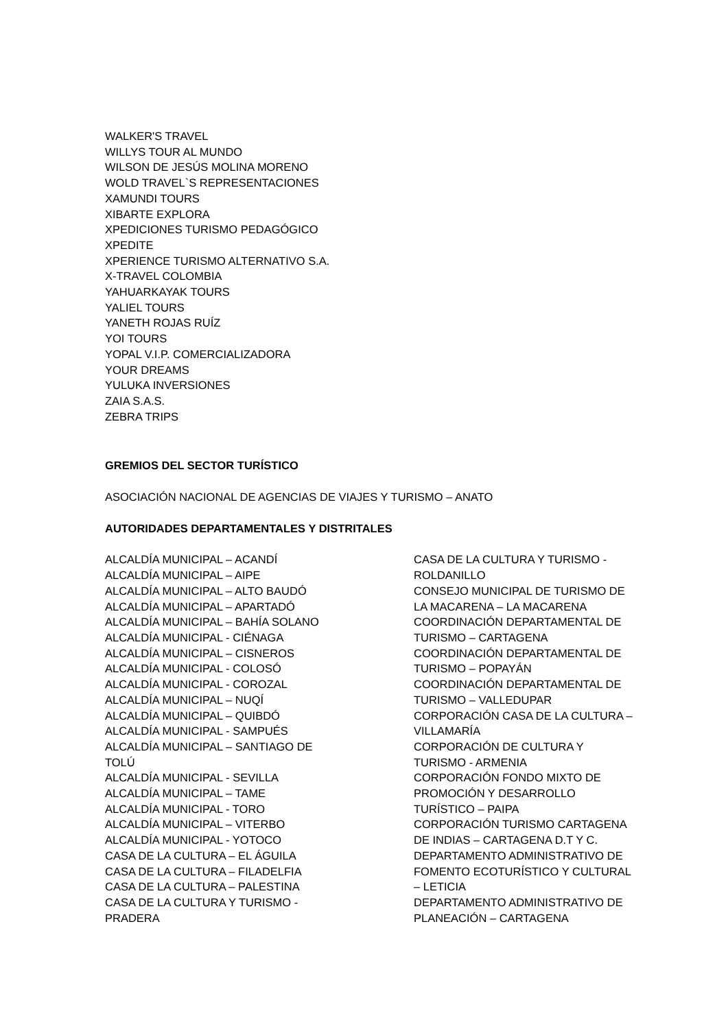WALKER'S TRAVEL
WILLYS TOUR AL MUNDO
WILSON DE JESÚS MOLINA MORENO
WOLD TRAVEL`S REPRESENTACIONES
XAMUNDI TOURS
XIBARTE EXPLORA
XPEDICIONES TURISMO PEDAGÓGICO
XPEDITE
XPERIENCE TURISMO ALTERNATIVO S.A.
X-TRAVEL COLOMBIA
YAHUARKAYAK TOURS
YALIEL TOURS
YANETH ROJAS RUÍZ
YOI TOURS
YOPAL V.I.P. COMERCIALIZADORA
YOUR DREAMS
YULUKA INVERSIONES
ZAIA S.A.S.
ZEBRA TRIPS
GREMIOS DEL SECTOR TURÍSTICO
ASOCIACIÓN NACIONAL DE AGENCIAS DE VIAJES Y TURISMO – ANATO
AUTORIDADES DEPARTAMENTALES Y DISTRITALES
ALCALDÍA MUNICIPAL – ACANDÍ
ALCALDÍA MUNICIPAL – AIPE
ALCALDÍA MUNICIPAL – ALTO BAUDÓ
ALCALDÍA MUNICIPAL – APARTADÓ
ALCALDÍA MUNICIPAL – BAHÍA SOLANO
ALCALDÍA MUNICIPAL - CIÉNAGA
ALCALDÍA MUNICIPAL – CISNEROS
ALCALDÍA MUNICIPAL - COLOSÓ
ALCALDÍA MUNICIPAL - COROZAL
ALCALDÍA MUNICIPAL – NUQÍ
ALCALDÍA MUNICIPAL – QUIBDÓ
ALCALDÍA MUNICIPAL - SAMPUÉS
ALCALDÍA MUNICIPAL – SANTIAGO DE
TOLÚ
ALCALDÍA MUNICIPAL - SEVILLA
ALCALDÍA MUNICIPAL – TAME
ALCALDÍA MUNICIPAL - TORO
ALCALDÍA MUNICIPAL – VITERBO
ALCALDÍA MUNICIPAL - YOTOCO
CASA DE LA CULTURA – EL ÁGUILA
CASA DE LA CULTURA – FILADELFIA
CASA DE LA CULTURA – PALESTINA
CASA DE LA CULTURA Y TURISMO -
PRADERA
CASA DE LA CULTURA Y TURISMO -
ROLDANILLO
CONSEJO MUNICIPAL DE TURISMO DE
LA MACARENA – LA MACARENA
COORDINACIÓN DEPARTAMENTAL DE
TURISMO – CARTAGENA
COORDINACIÓN DEPARTAMENTAL DE
TURISMO – POPAYÁN
COORDINACIÓN DEPARTAMENTAL DE
TURISMO – VALLEDUPAR
CORPORACIÓN CASA DE LA CULTURA –
VILLAMARÍA
CORPORACIÓN DE CULTURA Y
TURISMO - ARMENIA
CORPORACIÓN FONDO MIXTO DE
PROMOCIÓN Y DESARROLLO
TURÍSTICO – PAIPA
CORPORACIÓN TURISMO CARTAGENA
DE INDIAS – CARTAGENA D.T Y C.
DEPARTAMENTO ADMINISTRATIVO DE
FOMENTO ECOTURÍSTICO Y CULTURAL
– LETICIA
DEPARTAMENTO ADMINISTRATIVO DE
PLANEACIÓN – CARTAGENA